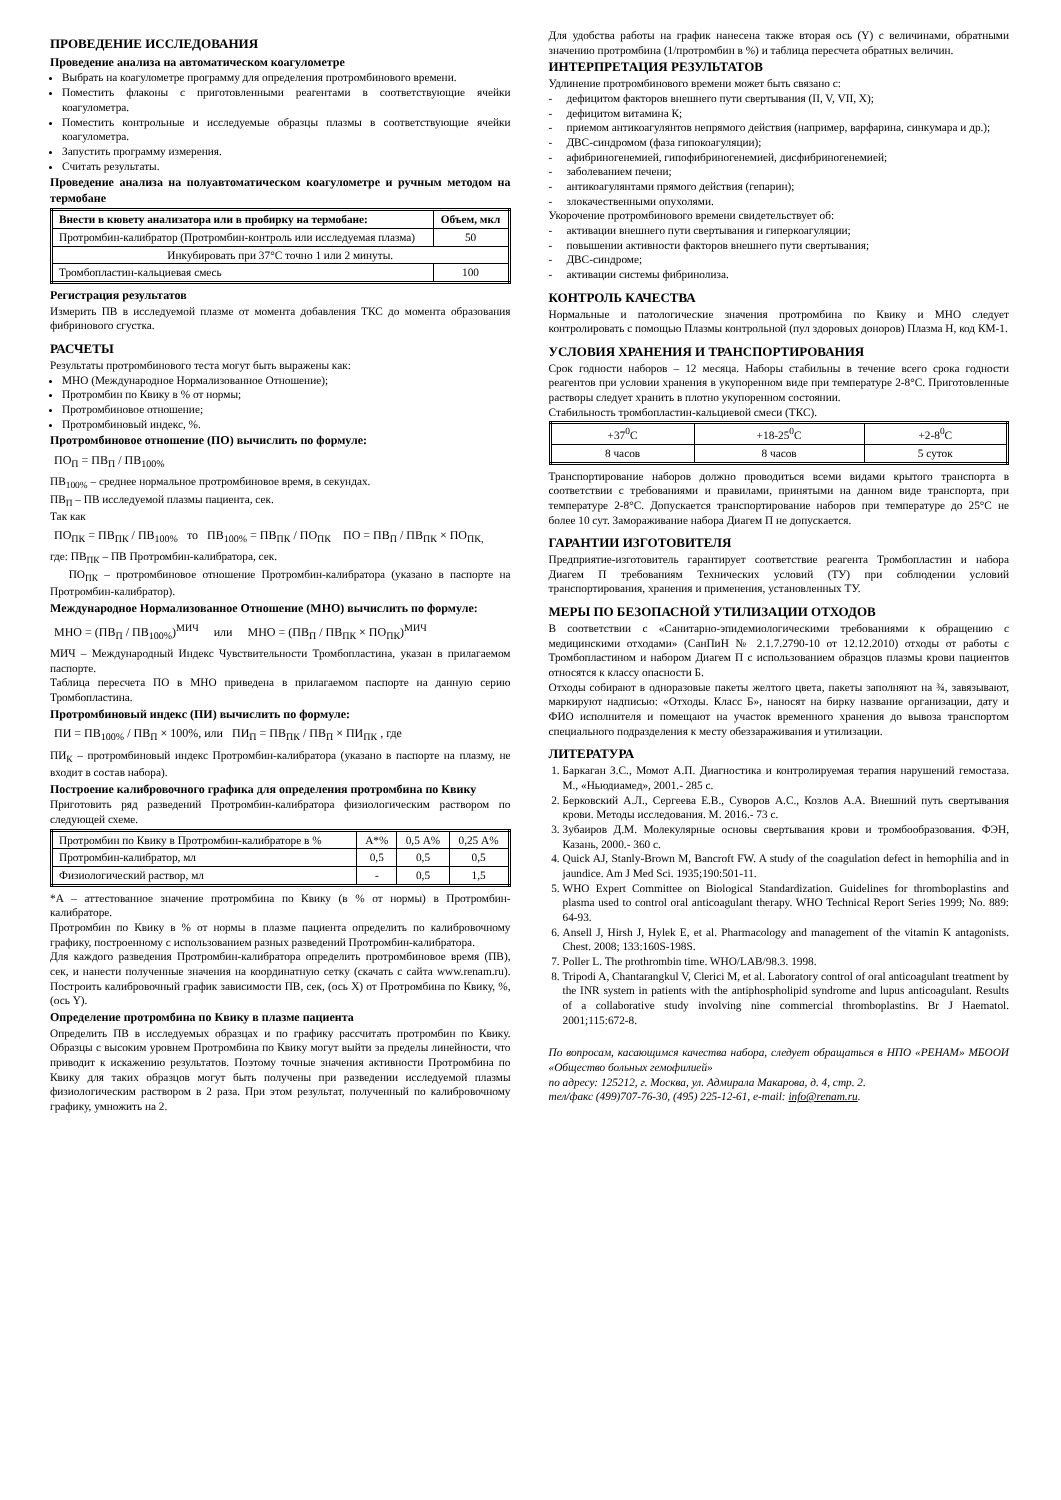ПРОВЕДЕНИЕ ИССЛЕДОВАНИЯ
Проведение анализа на автоматическом коагулометре
Выбрать на коагулометре программу для определения протромбинового времени.
Поместить флаконы с приготовленными реагентами в соответствующие ячейки коагулометра.
Поместить контрольные и исследуемые образцы плазмы в соответствующие ячейки коагулометра.
Запустить программу измерения.
Считать результаты.
Проведение анализа на полуавтоматическом коагулометре и ручным методом на термобане
| Внести в кювету анализатора или в пробирку на термобане: | Объем, мкл |
| --- | --- |
| Протромбин-калибратор (Протромбин-контроль или исследуемая плазма) | 50 |
| Инкубировать при 37°С точно 1 или 2 минуты. | |
| Тромбопластин-кальциевая смесь | 100 |
Регистрация результатов
Измерить ПВ в исследуемой плазме от момента добавления ТКС до момента образования фибринового сгустка.
РАСЧЕТЫ
Результаты протромбинового теста могут быть выражены как:
МНО (Международное Нормализованное Отношение);
Протромбин по Квику в % от нормы;
Протромбиновое отношение;
Протромбиновый индекс, %.
Протромбиновое отношение (ПО) вычислить по формуле:
ПО<sub>П</sub> = ПВ<sub>П</sub> / ПВ<sub>100%</sub>
ПВ<sub>100%</sub> – среднее нормальное протромбиновое время, в секундах.
ПВ<sub>П</sub> – ПВ исследуемой плазмы пациента, сек.
Так как
ПО<sub>ПК</sub> = ПВ<sub>ПК</sub> / ПВ<sub>100%</sub> то ПВ<sub>100%</sub> = ПВ<sub>ПК</sub> / ПО<sub>ПК</sub> ПО = ПВ<sub>П</sub> / ПВ<sub>ПК</sub> × ПО<sub>ПК,</sub>
где: ПВ<sub>ПК</sub> – ПВ Протромбин-калибратора, сек.
ПО<sub>ПК</sub> – протромбиновое отношение Протромбин-калибратора (указано в паспорте на Протромбин-калибратор).
Международное Нормализованное Отношение (МНО) вычислить по формуле:
МНО = (ПВ<sub>П</sub> / ПВ<sub>100%</sub>)<sup>МИЧ</sup> или МНО = (ПВ<sub>П</sub> / ПВ<sub>ПК</sub> × ПО<sub>ПК</sub>)<sup>МИЧ</sup>
МИЧ – Международный Индекс Чувствительности Тромбопластина, указан в прилагаемом паспорте.
Таблица пересчета ПО в МНО приведена в прилагаемом паспорте на данную серию Тромбопластина.
Протромбиновый индекс (ПИ) вычислить по формуле:
ПИ = ПВ<sub>100%</sub> / ПВ<sub>П</sub> × 100%, или ПИ<sub>П</sub> = ПВ<sub>ПК</sub> / ПВ<sub>П</sub> × ПИ<sub>ПК</sub> , где
ПИ<sub>К</sub> – протромбиновый индекс Протромбин-калибратора (указано в паспорте на плазму, не входит в состав набора).
Построение калибровочного графика для определения протромбина по Квику
Приготовить ряд разведений Протромбин-калибратора физиологическим раствором по следующей схеме.
| Протромбин по Квику в Протромбин-калибраторе в % | А*% | 0,5 А% | 0,25 А% |
| Протромбин-калибратор, мл | 0,5 | 0,5 | 0,5 |
| Физиологический раствор, мл | - | 0,5 | 1,5 |
*А – аттестованное значение протромбина по Квику (в % от нормы) в Протромбин-калибраторе.
Протромбин по Квику в % от нормы в плазме пациента определить по калибровочному графику, построенному с использованием разных разведений Протромбин-калибратора.
Для каждого разведения Протромбин-калибратора определить протромбиновое время (ПВ), сек, и нанести полученные значения на координатную сетку (скачать с сайта www.renam.ru). Построить калибровочный график зависимости ПВ, сек, (ось Х) от Протромбина по Квику, %, (ось Y).
Определение протромбина по Квику в плазме пациента
Определить ПВ в исследуемых образцах и по графику рассчитать протромбин по Квику. Образцы с высоким уровнем Протромбина по Квику могут выйти за пределы линейности, что приводит к искажению результатов. Поэтому точные значения активности Протромбина по Квику для таких образцов могут быть получены при разведении исследуемой плазмы физиологическим раствором в 2 раза. При этом результат, полученный по калибровочному графику, умножить на 2.
Для удобства работы на график нанесена также вторая ось (Y) с величинами, обратными значению протромбина (1/протромбин в %) и таблица пересчета обратных величин.
ИНТЕРПРЕТАЦИЯ РЕЗУЛЬТАТОВ
Удлинение протромбинового времени может быть связано с:
- дефицитом факторов внешнего пути свертывания (II, V, VII, X);
- дефицитом витамина К;
- приемом антикоагулянтов непрямого действия (например, варфарина, синкумара и др.);
- ДВС-синдромом (фаза гипокоагуляции);
- афибриногенемией, гипофибриногенемией, дисфибриногенемией;
- заболеванием печени;
- антикоагулянтами прямого действия (гепарин);
- злокачественными опухолями.
Укорочение протромбинового времени свидетельствует об:
- активации внешнего пути свертывания и гиперкоагуляции;
- повышении активности факторов внешнего пути свертывания;
- ДВС-синдроме;
- активации системы фибринолиза.
КОНТРОЛЬ КАЧЕСТВА
Нормальные и патологические значения протромбина по Квику и МНО следует контролировать с помощью Плазмы контрольной (пул здоровых доноров) Плазма Н, код КМ-1.
УСЛОВИЯ ХРАНЕНИЯ И ТРАНСПОРТИРОВАНИЯ
Срок годности наборов – 12 месяца. Наборы стабильны в течение всего срока годности реагентов при условии хранения в укупоренном виде при температуре 2-8°С. Приготовленные растворы следует хранить в плотно укупоренном состоянии.
Стабильность тромбопластин-кальциевой смеси (ТКС).
| +37<sup>0</sup>С | +18-25<sup>0</sup>С | +2-8<sup>0</sup>С |
| 8 часов | 8 часов | 5 суток |
Транспортирование наборов должно проводиться всеми видами крытого транспорта в соответствии с требованиями и правилами, принятыми на данном виде транспорта, при температуре 2-8°С. Допускается транспортирование наборов при температуре до 25°С не более 10 сут. Замораживание набора Диагем П не допускается.
ГАРАНТИИ ИЗГОТОВИТЕЛЯ
Предприятие-изготовитель гарантирует соответствие реагента Тромбопластин и набора Диагем П требованиям Технических условий (ТУ) при соблюдении условий транспортирования, хранения и применения, установленных ТУ.
МЕРЫ ПО БЕЗОПАСНОЙ УТИЛИЗАЦИИ ОТХОДОВ
В соответствии с «Санитарно-эпидемиологическими требованиями к обращению с медицинскими отходами» (СанПиН № 2.1.7.2790-10 от 12.12.2010) отходы от работы с Тромбопластином и набором Диагем П с использованием образцов плазмы крови пациентов относятся к классу опасности Б.
Отходы собирают в одноразовые пакеты желтого цвета, пакеты заполняют на ¾, завязывают, маркируют надписью: «Отходы. Класс Б», наносят на бирку название организации, дату и ФИО исполнителя и помещают на участок временного хранения до вывоза транспортом специального подразделения к месту обеззараживания и утилизации.
ЛИТЕРАТУРА
1. Баркаган З.С., Момот А.П. Диагностика и контролируемая терапия нарушений гемостаза. М., «Ньюдиамед», 2001.- 285 с.
2. Берковский А.Л., Сергеева Е.В., Суворов А.С., Козлов А.А. Внешний путь свертывания крови. Методы исследования. М. 2016.- 73 с.
3. Зубаиров Д.М. Молекулярные основы свертывания крови и тромбообразования. ФЭН, Казань, 2000.- 360 с.
4. Quick AJ, Stanly-Brown M, Bancroft FW. A study of the coagulation defect in hemophilia and in jaundice. Am J Med Sci. 1935;190:501-11.
5. WHO Expert Committee on Biological Standardization. Guidelines for thromboplastins and plasma used to control oral anticoagulant therapy. WHO Technical Report Series 1999; No. 889: 64-93.
6. Ansell J, Hirsh J, Hylek E, et al. Pharmacology and management of the vitamin K antagonists. Chest. 2008; 133:160S-198S.
7. Poller L. The prothrombin time. WHO/LAB/98.3. 1998.
8. Tripodi A, Chantarangkul V, Clerici M, et al. Laboratory control of oral anticoagulant treatment by the INR system in patients with the antiphospholipid syndrome and lupus anticoagulant. Results of a collaborative study involving nine commercial thromboplastins. Br J Haematol. 2001;115:672-8.
По вопросам, касающимся качества набора, следует обращаться в НПО «РЕНАМ» МБООИ «Общество больных гемофилией»
по адресу: 125212, г. Москва, ул. Адмирала Макарова, д. 4, стр. 2.
тел/факс (499)707-76-30, (495) 225-12-61, e-mail: info@renam.ru.